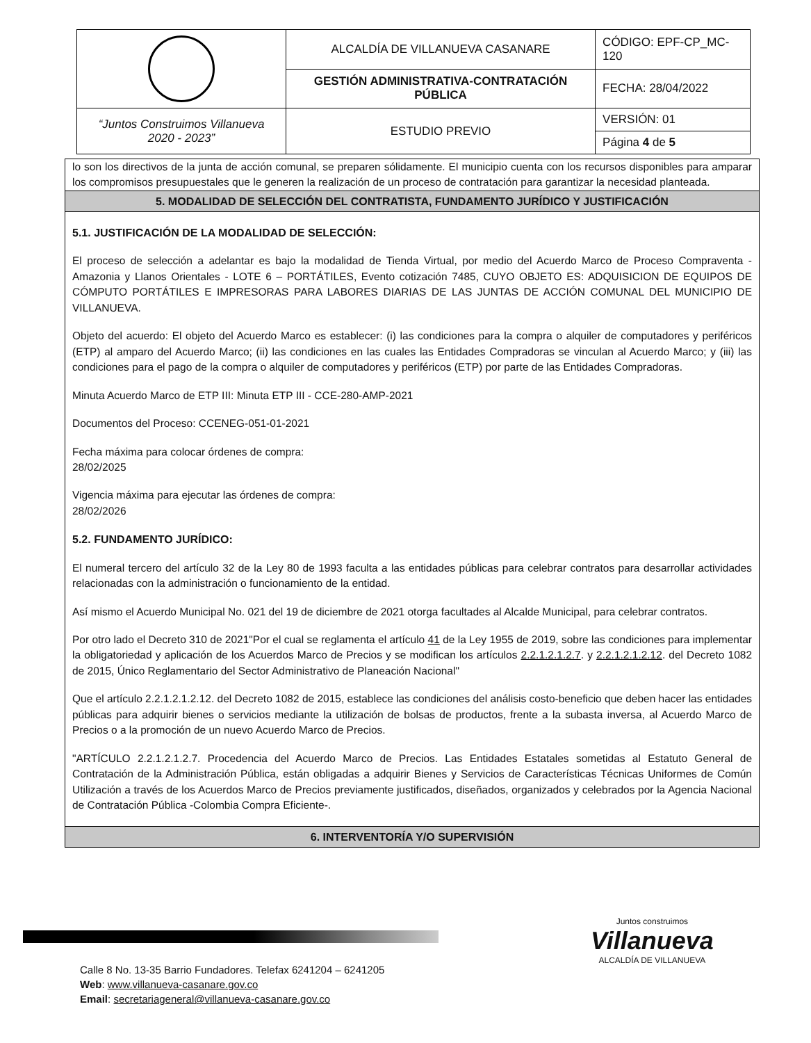| | ALCALDÍA DE VILLANUEVA CASANARE | CÓDIGO: EPF-CP_MC-120 |
| | GESTIÓN ADMINISTRATIVA-CONTRATACIÓN PÚBLICA | FECHA: 28/04/2022 |
| “Juntos Construimos Villanueva 2020 - 2023” | ESTUDIO PREVIO | VERSIÓN: 01 |
| | | Página 4 de 5 |
lo son los directivos de la junta de acción comunal, se preparen sólidamente. El municipio cuenta con los recursos disponibles para amparar los compromisos presupuestales que le generen la realización de un proceso de contratación para garantizar la necesidad planteada.
5. MODALIDAD DE SELECCIÓN DEL CONTRATISTA, FUNDAMENTO JURÍDICO Y JUSTIFICACIÓN
5.1. JUSTIFICACIÓN DE LA MODALIDAD DE SELECCIÓN:
El proceso de selección a adelantar es bajo la modalidad de Tienda Virtual, por medio del Acuerdo Marco de Proceso Compraventa - Amazonia y Llanos Orientales - LOTE 6 – PORTÁTILES, Evento cotización 7485, CUYO OBJETO ES: ADQUISICION DE EQUIPOS DE CÓMPUTO PORTÁTILES E IMPRESORAS PARA LABORES DIARIAS DE LAS JUNTAS DE ACCIÓN COMUNAL DEL MUNICIPIO DE VILLANUEVA.
Objeto del acuerdo: El objeto del Acuerdo Marco es establecer: (i) las condiciones para la compra o alquiler de computadores y periféricos (ETP) al amparo del Acuerdo Marco; (ii) las condiciones en las cuales las Entidades Compradoras se vinculan al Acuerdo Marco; y (iii) las condiciones para el pago de la compra o alquiler de computadores y periféricos (ETP) por parte de las Entidades Compradoras.
Minuta Acuerdo Marco de ETP III: Minuta ETP III - CCE-280-AMP-2021
Documentos del Proceso: CCENEG-051-01-2021
Fecha máxima para colocar órdenes de compra:
28/02/2025
Vigencia máxima para ejecutar las órdenes de compra:
28/02/2026
5.2. FUNDAMENTO JURÍDICO:
El numeral tercero del artículo 32 de la Ley 80 de 1993 faculta a las entidades públicas para celebrar contratos para desarrollar actividades relacionadas con la administración o funcionamiento de la entidad.
Así mismo el Acuerdo Municipal No. 021 del 19 de diciembre de 2021 otorga facultades al Alcalde Municipal, para celebrar contratos.
Por otro lado el Decreto 310 de 2021"Por el cual se reglamenta el artículo 41 de la Ley 1955 de 2019, sobre las condiciones para implementar la obligatoriedad y aplicación de los Acuerdos Marco de Precios y se modifican los artículos 2.2.1.2.1.2.7. y 2.2.1.2.1.2.12. del Decreto 1082 de 2015, Único Reglamentario del Sector Administrativo de Planeación Nacional"
Que el artículo 2.2.1.2.1.2.12. del Decreto 1082 de 2015, establece las condiciones del análisis costo-beneficio que deben hacer las entidades públicas para adquirir bienes o servicios mediante la utilización de bolsas de productos, frente a la subasta inversa, al Acuerdo Marco de Precios o a la promoción de un nuevo Acuerdo Marco de Precios.
"ARTÍCULO 2.2.1.2.1.2.7. Procedencia del Acuerdo Marco de Precios. Las Entidades Estatales sometidas al Estatuto General de Contratación de la Administración Pública, están obligadas a adquirir Bienes y Servicios de Características Técnicas Uniformes de Común Utilización a través de los Acuerdos Marco de Precios previamente justificados, diseñados, organizados y celebrados por la Agencia Nacional de Contratación Pública -Colombia Compra Eficiente-.
6. INTERVENTORÍA Y/O SUPERVISIÓN
Juntos construimos
Villanueva
ALCALDÍA DE VILLANUEVA
Calle 8 No. 13-35 Barrio Fundadores. Telefax 6241204 – 6241205
Web: www.villanueva-casanare.gov.co
Email: secretariageneral@villanueva-casanare.gov.co